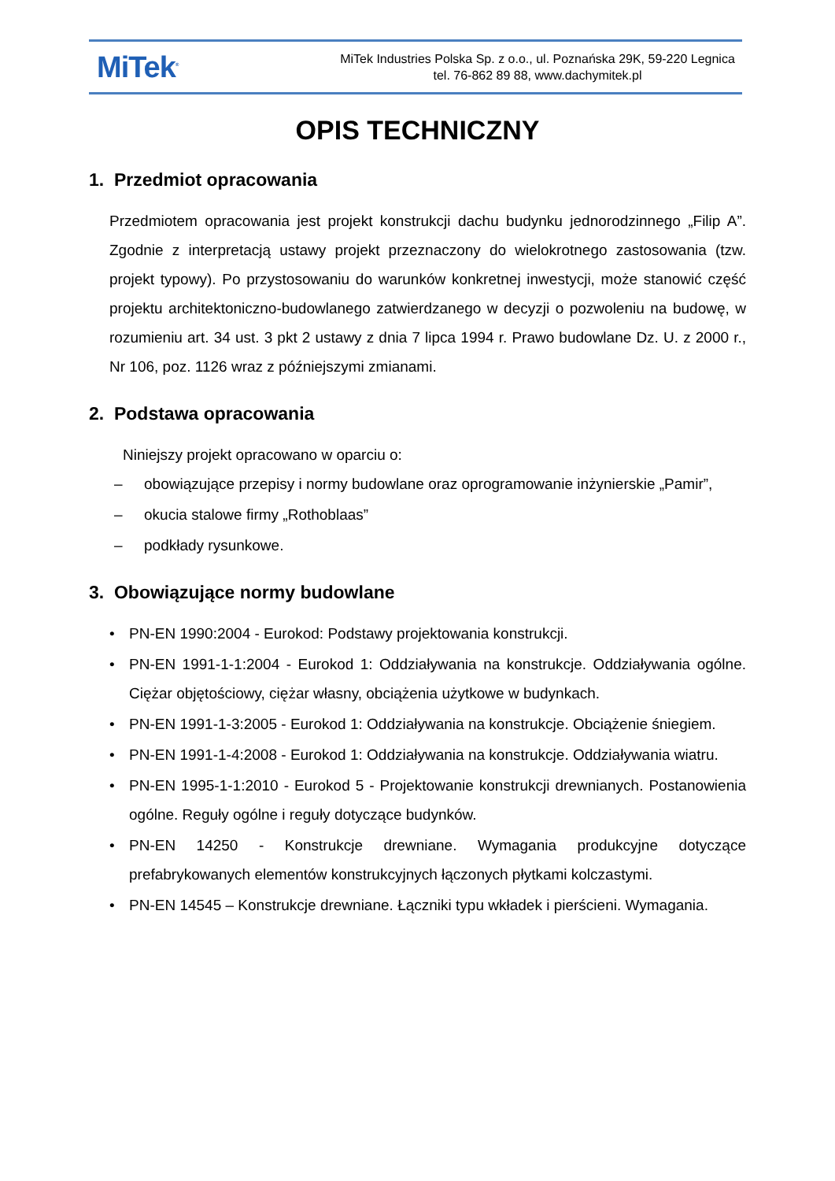MiTek<sup>®</sup>
MiTek Industries Polska Sp. z o.o., ul. Poznańska 29K, 59-220 Legnica
tel. 76-862 89 88, www.dachymitek.pl
OPIS TECHNICZNY
1. Przedmiot opracowania
Przedmiotem opracowania jest projekt konstrukcji dachu budynku jednorodzinnego „Filip A”. Zgodnie z interpretacją ustawy projekt przeznaczony do wielokrotnego zastosowania (tzw. projekt typowy). Po przystosowaniu do warunków konkretnej inwestycji, może stanowić część projektu architektoniczno-budowlanego zatwierdzanego w decyzji o pozwoleniu na budowę, w rozumieniu art. 34 ust. 3 pkt 2 ustawy z dnia 7 lipca 1994 r. Prawo budowlane Dz. U. z 2000 r., Nr 106, poz. 1126 wraz z późniejszymi zmianami.
2. Podstawa opracowania
Niniejszy projekt opracowano w oparciu o:
– obowiązujące przepisy i normy budowlane oraz oprogramowanie inżynierskie „Pamir”,
– okucia stalowe firmy „Rothoblaas”
– podkłady rysunkowe.
3. Obowiązujące normy budowlane
• PN-EN 1990:2004 - Eurokod: Podstawy projektowania konstrukcji.
• PN-EN 1991-1-1:2004 - Eurokod 1: Oddziaływania na konstrukcje. Oddziaływania ogólne. Ciężar objętościowy, ciężar własny, obciążenia użytkowe w budynkach.
• PN-EN 1991-1-3:2005 - Eurokod 1: Oddziaływania na konstrukcje. Obciążenie śniegiem.
• PN-EN 1991-1-4:2008 - Eurokod 1: Oddziaływania na konstrukcje. Oddziaływania wiatru.
• PN-EN 1995-1-1:2010 - Eurokod 5 - Projektowanie konstrukcji drewnianych. Postanowienia ogólne. Reguły ogólne i reguły dotyczące budynków.
• PN-EN 14250 - Konstrukcje drewniane. Wymagania produkcyjne dotyczące prefabrykowanych elementów konstrukcyjnych łączonych płytkami kolczastymi.
• PN-EN 14545 – Konstrukcje drewniane. Łączniki typu wkładek i pierścieni. Wymagania.